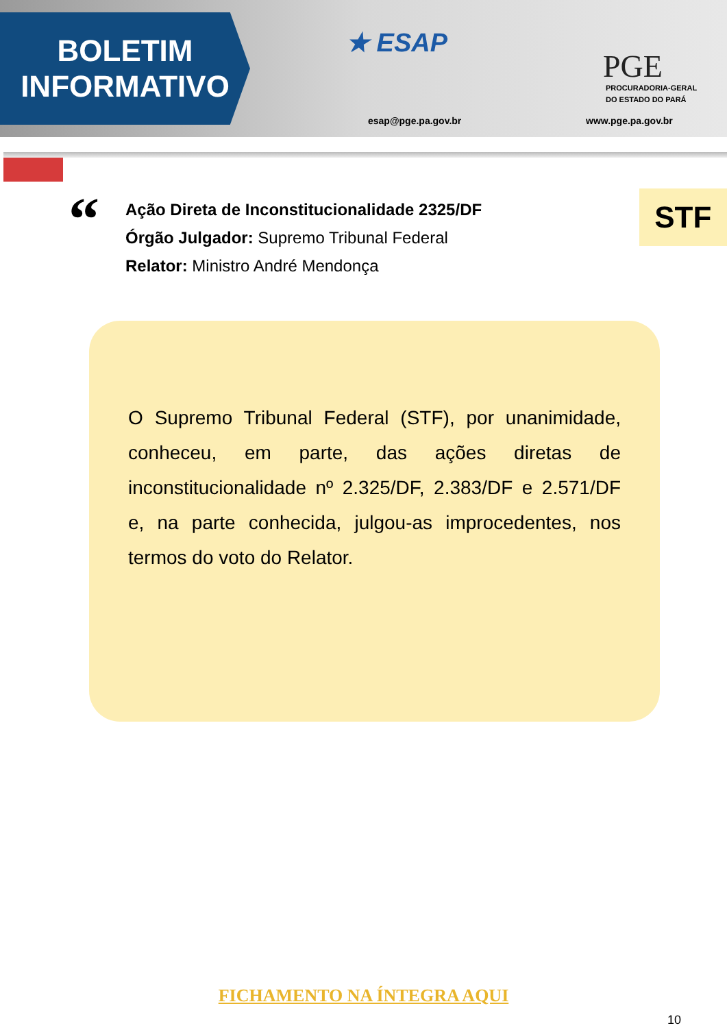BOLETIM
INFORMATIVO
★ ESAP
esap@pge.pa.gov.br
PGE
PROCURADORIA-GERAL
DO ESTADO DO PARÁ
www.pge.pa.gov.br
“
Ação Direta de Inconstitucionalidade 2325/DF
Órgão Julgador: Supremo Tribunal Federal
Relator: Ministro André Mendonça
STF
O Supremo Tribunal Federal (STF), por unanimidade, conheceu, em parte, das ações diretas de inconstitucionalidade nº 2.325/DF, 2.383/DF e 2.571/DF e, na parte conhecida, julgou-as improcedentes, nos termos do voto do Relator.
FICHAMENTO NA ÍNTEGRA AQUI
10